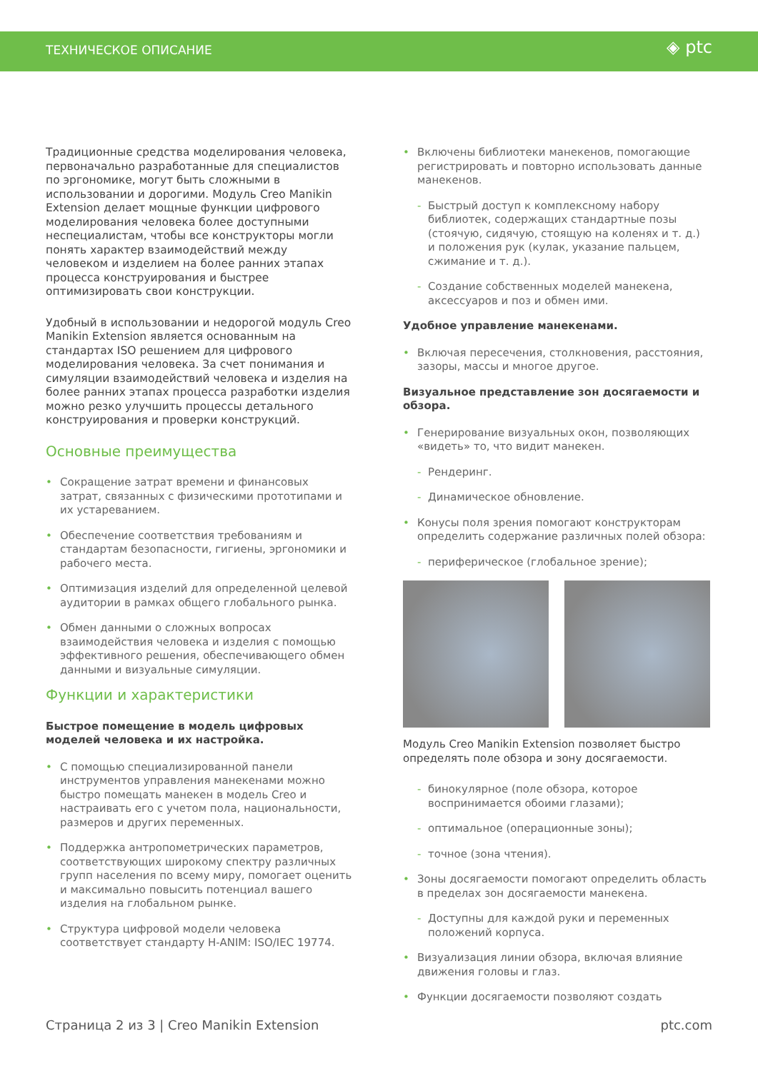ТЕХНИЧЕСКОЕ ОПИСАНИЕ ◈ ptc
Традиционные средства моделирования человека, первоначально разработанные для специалистов по эргономике, могут быть сложными в использовании и дорогими. Модуль Creo Manikin Extension делает мощные функции цифрового моделирования человека более доступными неспециалистам, чтобы все конструкторы могли понять характер взаимодействий между человеком и изделием на более ранних этапах процесса конструирования и быстрее оптимизировать свои конструкции.
Удобный в использовании и недорогой модуль Creo Manikin Extension является основанным на стандартах ISO решением для цифрового моделирования человека. За счет понимания и симуляции взаимодействий человека и изделия на более ранних этапах процесса разработки изделия можно резко улучшить процессы детального конструирования и проверки конструкций.
Основные преимущества
• Сокращение затрат времени и финансовых затрат, связанных с физическими прототипами и их устареванием.
• Обеспечение соответствия требованиям и стандартам безопасности, гигиены, эргономики и рабочего места.
• Оптимизация изделий для определенной целевой аудитории в рамках общего глобального рынка.
• Обмен данными о сложных вопросах взаимодействия человека и изделия с помощью эффективного решения, обеспечивающего обмен данными и визуальные симуляции.
Функции и характеристики
Быстрое помещение в модель цифровых моделей человека и их настройка.
• С помощью специализированной панели инструментов управления манекенами можно быстро помещать манекен в модель Creo и настраивать его с учетом пола, национальности, размеров и других переменных.
• Поддержка антропометрических параметров, соответствующих широкому спектру различных групп населения по всему миру, помогает оценить и максимально повысить потенциал вашего изделия на глобальном рынке.
• Структура цифровой модели человека соответствует стандарту H-ANIM: ISO/IEC 19774.
• Включены библиотеки манекенов, помогающие регистрировать и повторно использовать данные манекенов.
- Быстрый доступ к комплексному набору библиотек, содержащих стандартные позы (стоячую, сидячую, стоящую на коленях и т. д.) и положения рук (кулак, указание пальцем, сжимание и т. д.).
- Создание собственных моделей манекена, аксессуаров и поз и обмен ими.
Удобное управление манекенами.
• Включая пересечения, столкновения, расстояния, зазоры, массы и многое другое.
Визуальное представление зон досягаемости и обзора.
• Генерирование визуальных окон, позволяющих «видеть» то, что видит манекен.
- Рендеринг.
- Динамическое обновление.
• Конусы поля зрения помогают конструкторам определить содержание различных полей обзора:
- периферическое (глобальное зрение);
Модуль Creo Manikin Extension позволяет быстро определять поле обзора и зону досягаемости.
- бинокулярное (поле обзора, которое воспринимается обоими глазами);
- оптимальное (операционные зоны);
- точное (зона чтения).
• Зоны досягаемости помогают определить область в пределах зон досягаемости манекена.
- Доступны для каждой руки и переменных положений корпуса.
• Визуализация линии обзора, включая влияние движения головы и глаз.
• Функции досягаемости позволяют создать
Страница 2 из 3 | Creo Manikin Extension ptc.com